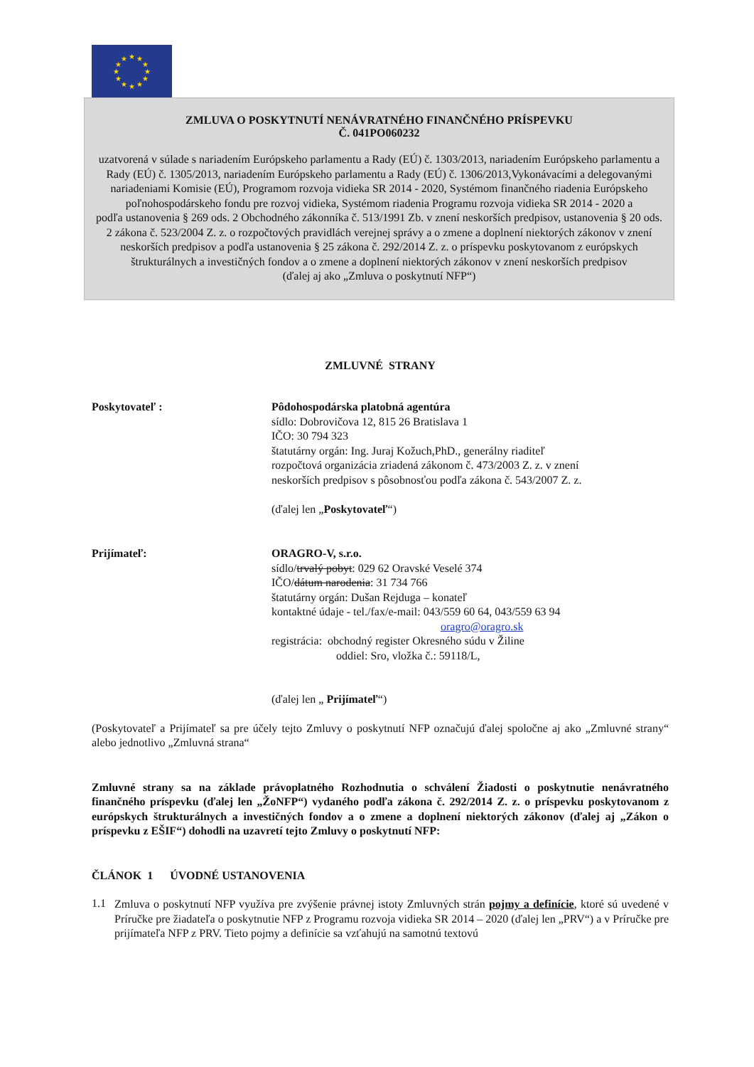★
★
★
★
★
★
★
★
★
★
★
★
ZMLUVA O POSKYTNUTÍ NENÁVRATNÉHO FINANČNÉHO PRÍSPEVKU
Č. 041PO060232
uzatvorená v súlade s nariadením Európskeho parlamentu a Rady (EÚ) č. 1303/2013, nariadením Európskeho parlamentu a Rady (EÚ) č. 1305/2013, nariadením Európskeho parlamentu a Rady (EÚ) č. 1306/2013,Vykonávacími a delegovanými nariadeniami Komisie (EÚ), Programom rozvoja vidieka SR 2014 - 2020, Systémom finančného riadenia Európskeho poľnohospodárskeho fondu pre rozvoj vidieka, Systémom riadenia Programu rozvoja vidieka SR 2014 - 2020 a
podľa ustanovenia § 269 ods. 2 Obchodného zákonníka č. 513/1991 Zb. v znení neskorších predpisov, ustanovenia § 20 ods. 2 zákona č. 523/2004 Z. z. o rozpočtových pravidlách verejnej správy a o zmene a doplnení niektorých zákonov v znení neskorších predpisov a podľa ustanovenia § 25 zákona č. 292/2014 Z. z. o príspevku poskytovanom z európskych štrukturálnych a investičných fondov a o zmene a doplnení niektorých zákonov v znení neskorších predpisov
(ďalej aj ako „Zmluva o poskytnutí NFP“)
ZMLUVNÉ STRANY
Poskytovateľ : Pôdohospodárska platobná agentúra
sídlo: Dobrovičova 12, 815 26 Bratislava 1
IČO: 30 794 323
štatutárny orgán: Ing. Juraj Kožuch,PhD., generálny riaditeľ
rozpočtová organizácia zriadená zákonom č. 473/2003 Z. z. v znení
neskorších predpisov s pôsobnosťou podľa zákona č. 543/2007 Z. z.
(ďalej len „Poskytovateľ“)
Prijímateľ: ORAGRO-V, s.r.o.
sídlo/trvalý pobyt: 029 62 Oravské Veselé 374
IČO/dátum narodenia: 31 734 766
štatutárny orgán: Dušan Rejduga – konateľ
kontaktné údaje - tel./fax/e-mail: 043/559 60 64, 043/559 63 94
oragro@oragro.sk
registrácia: obchodný register Okresného súdu v Žiline
oddiel: Sro, vložka č.: 59118/L,
(ďalej len „ Prijímateľ“)
(Poskytovateľ a Prijímateľ sa pre účely tejto Zmluvy o poskytnutí NFP označujú ďalej spoločne aj ako „Zmluvné strany“ alebo jednotlivo „Zmluvná strana“
Zmluvné strany sa na základe právoplatného Rozhodnutia o schválení Žiadosti o poskytnutie nenávratného finančného príspevku (ďalej len „ŽoNFP“) vydaného podľa zákona č. 292/2014 Z. z. o príspevku poskytovanom z európskych štrukturálnych a investičných fondov a o zmene a doplnení niektorých zákonov (ďalej aj „Zákon o príspevku z EŠIF“) dohodli na uzavretí tejto Zmluvy o poskytnutí NFP:
ČLÁNOK 1 ÚVODNÉ USTANOVENIA
1.1
Zmluva o poskytnutí NFP využíva pre zvýšenie právnej istoty Zmluvných strán pojmy a definície, ktoré sú uvedené v Príručke pre žiadateľa o poskytnutie NFP z Programu rozvoja vidieka SR 2014 – 2020 (ďalej len „PRV“) a v Príručke pre prijímateľa NFP z PRV. Tieto pojmy a definície sa vzťahujú na samotnú textovú